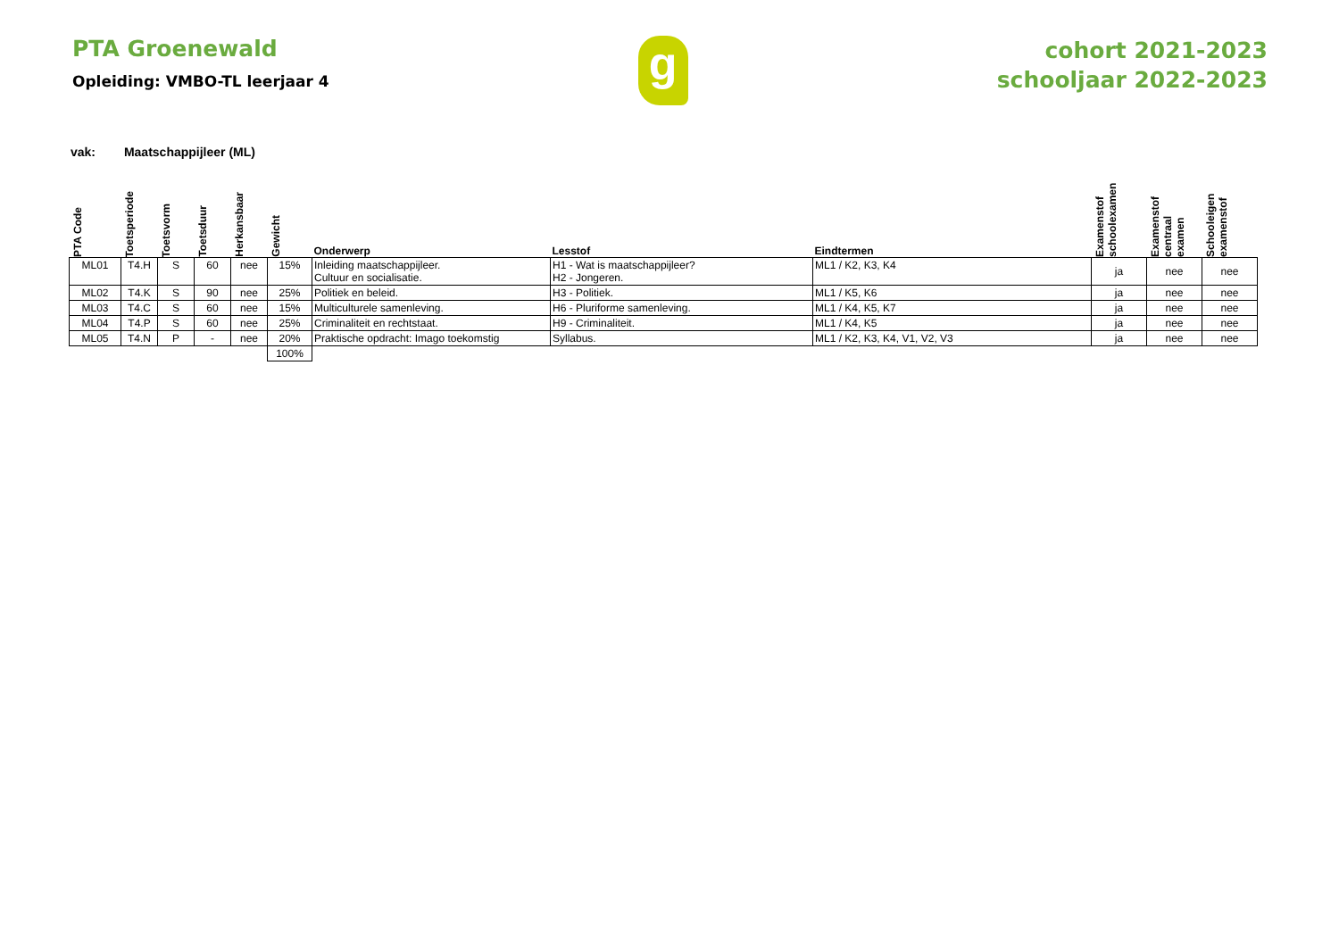PTA Groenewald
Opleiding: VMBO-TL leerjaar 4
g
cohort 2021-2023
schooljaar 2022-2023
vak: Maatschappijleer (ML)
| PTA Code | Toetsperiode | Toetsvorm | Toetsduur | Herkansbaar | Gewicht | Onderwerp | Lesstof | Eindtermen | Examenstof schoolexamen | Examenstof centraal examen | Schooleigen examenstof |
| --- | --- | --- | --- | --- | --- | --- | --- | --- | --- | --- | --- |
| ML01 | T4.H | S | 60 | nee | 15% | Inleiding maatschappijleer. Cultuur en socialisatie. | H1 - Wat is maatschappijleer? H2 - Jongeren. | ML1 / K2, K3, K4 | ja | nee | nee |
| ML02 | T4.K | S | 90 | nee | 25% | Politiek en beleid. | H3 - Politiek. | ML1 / K5, K6 | ja | nee | nee |
| ML03 | T4.C | S | 60 | nee | 15% | Multiculturele samenleving. | H6 - Pluriforme samenleving. | ML1 / K4, K5, K7 | ja | nee | nee |
| ML04 | T4.P | S | 60 | nee | 25% | Criminaliteit en rechtstaat. | H9 - Criminaliteit. | ML1 / K4, K5 | ja | nee | nee |
| ML05 | T4.N | P | - | nee | 20% | Praktische opdracht: Imago toekomstig | Syllabus. | ML1 / K2, K3, K4, V1, V2, V3 | ja | nee | nee |
| | | | | | 100% | | | | | | |